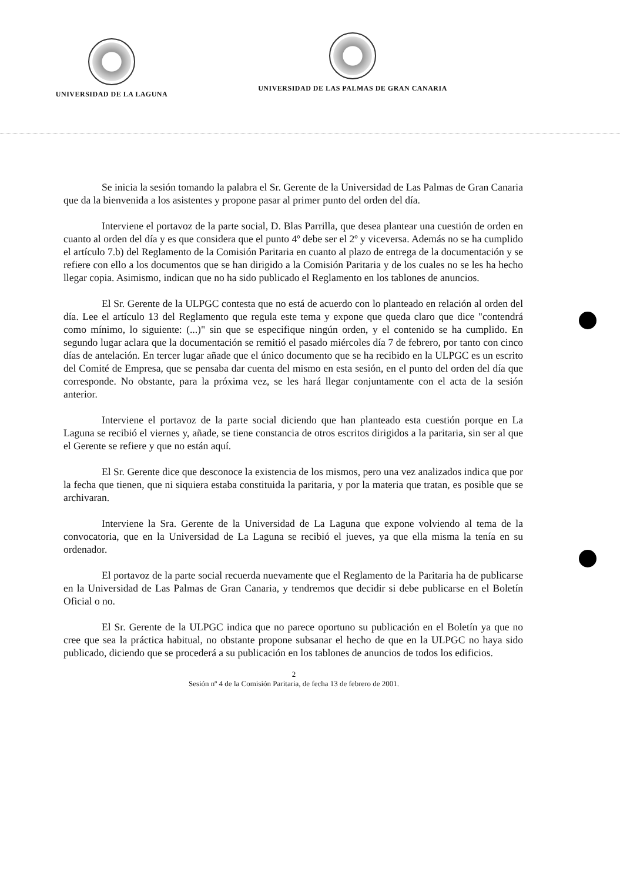UNIVERSIDAD DE LA LAGUNA
UNIVERSIDAD DE LAS PALMAS DE GRAN CANARIA
Se inicia la sesión tomando la palabra el Sr. Gerente de la Universidad de Las Palmas de Gran Canaria que da la bienvenida a los asistentes y propone pasar al primer punto del orden del día.
Interviene el portavoz de la parte social, D. Blas Parrilla, que desea plantear una cuestión de orden en cuanto al orden del día y es que considera que el punto 4º debe ser el 2º y viceversa. Además no se ha cumplido el artículo 7.b) del Reglamento de la Comisión Paritaria en cuanto al plazo de entrega de la documentación y se refiere con ello a los documentos que se han dirigido a la Comisión Paritaria y de los cuales no se les ha hecho llegar copia. Asimismo, indican que no ha sido publicado el Reglamento en los tablones de anuncios.
El Sr. Gerente de la ULPGC contesta que no está de acuerdo con lo planteado en relación al orden del día. Lee el artículo 13 del Reglamento que regula este tema y expone que queda claro que dice "contendrá como mínimo, lo siguiente: (...)" sin que se especifique ningún orden, y el contenido se ha cumplido. En segundo lugar aclara que la documentación se remitió el pasado miércoles día 7 de febrero, por tanto con cinco días de antelación. En tercer lugar añade que el único documento que se ha recibido en la ULPGC es un escrito del Comité de Empresa, que se pensaba dar cuenta del mismo en esta sesión, en el punto del orden del día que corresponde. No obstante, para la próxima vez, se les hará llegar conjuntamente con el acta de la sesión anterior.
Interviene el portavoz de la parte social diciendo que han planteado esta cuestión porque en La Laguna se recibió el viernes y, añade, se tiene constancia de otros escritos dirigidos a la paritaria, sin ser al que el Gerente se refiere y que no están aquí.
El Sr. Gerente dice que desconoce la existencia de los mismos, pero una vez analizados indica que por la fecha que tienen, que ni siquiera estaba constituida la paritaria, y por la materia que tratan, es posible que se archivaran.
Interviene la Sra. Gerente de la Universidad de La Laguna que expone volviendo al tema de la convocatoria, que en la Universidad de La Laguna se recibió el jueves, ya que ella misma la tenía en su ordenador.
El portavoz de la parte social recuerda nuevamente que el Reglamento de la Paritaria ha de publicarse en la Universidad de Las Palmas de Gran Canaria, y tendremos que decidir si debe publicarse en el Boletín Oficial o no.
El Sr. Gerente de la ULPGC indica que no parece oportuno su publicación en el Boletín ya que no cree que sea la práctica habitual, no obstante propone subsanar el hecho de que en la ULPGC no haya sido publicado, diciendo que se procederá a su publicación en los tablones de anuncios de todos los edificios.
2
Sesión nº 4 de la Comisión Paritaria, de fecha 13 de febrero de 2001.